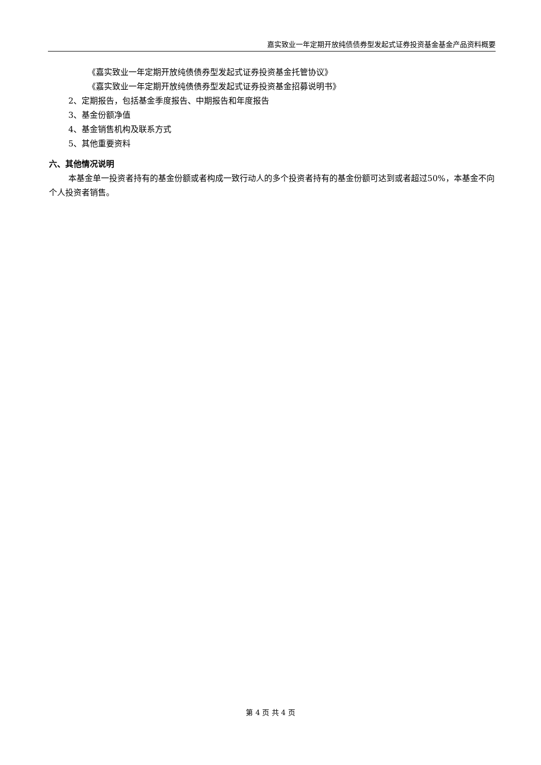嘉实致业一年定期开放纯债债券型发起式证券投资基金基金产品资料概要
《嘉实致业一年定期开放纯债债券型发起式证券投资基金托管协议》
《嘉实致业一年定期开放纯债债券型发起式证券投资基金招募说明书》
2、定期报告，包括基金季度报告、中期报告和年度报告
3、基金份额净值
4、基金销售机构及联系方式
5、其他重要资料
六、其他情况说明
本基金单一投资者持有的基金份额或者构成一致行动人的多个投资者持有的基金份额可达到或者超过50%，本基金不向个人投资者销售。
第 4 页 共 4 页